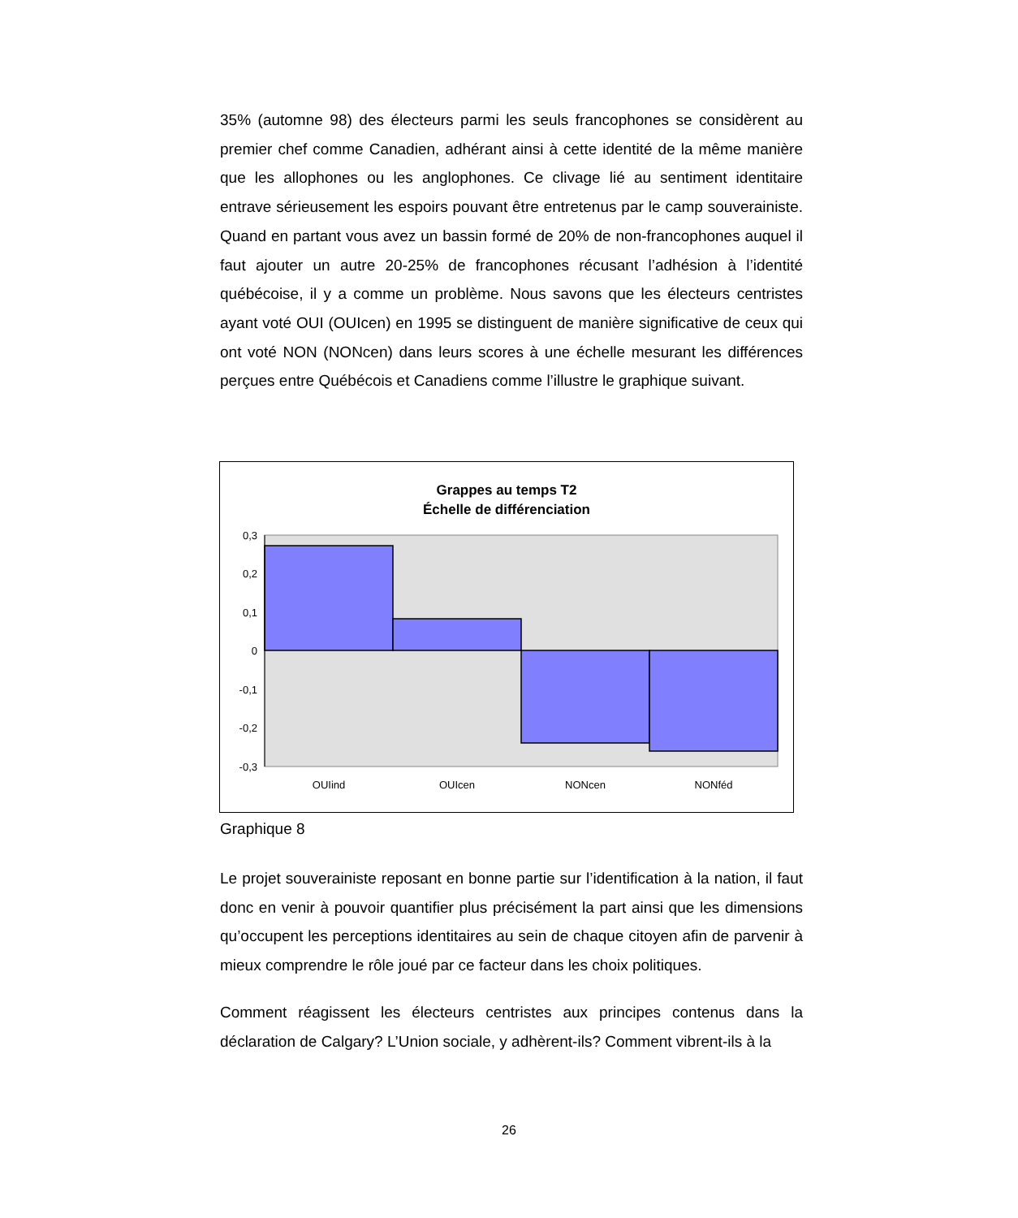35% (automne 98) des électeurs parmi les seuls francophones se considèrent au premier chef comme Canadien, adhérant ainsi à cette identité de la même manière que les allophones ou les anglophones. Ce clivage lié au sentiment identitaire entrave sérieusement les espoirs pouvant être entretenus par le camp souverainiste. Quand en partant vous avez un bassin formé de 20% de non-francophones auquel il faut ajouter un autre 20-25% de francophones récusant l’adhésion à l’identité québécoise, il y a comme un problème. Nous savons que les électeurs centristes ayant voté OUI (OUIcen) en 1995 se distinguent de manière significative de ceux qui ont voté NON (NONcen) dans leurs scores à une échelle mesurant les différences perçues entre Québécois et Canadiens comme l’illustre le graphique suivant.
Grappes au temps T2
Échelle de différenciation
0,3
0,2
0,1
0
-0,1
-0,2
-0,3
OUIind
OUIcen
NONcen
NONféd
Graphique 8
Le projet souverainiste reposant en bonne partie sur l’identification à la nation, il faut donc en venir à pouvoir quantifier plus précisément la part ainsi que les dimensions qu’occupent les perceptions identitaires au sein de chaque citoyen afin de parvenir à mieux comprendre le rôle joué par ce facteur dans les choix politiques.
Comment réagissent les électeurs centristes aux principes contenus dans la déclaration de Calgary? L’Union sociale, y adhèrent-ils? Comment vibrent-ils à la
26